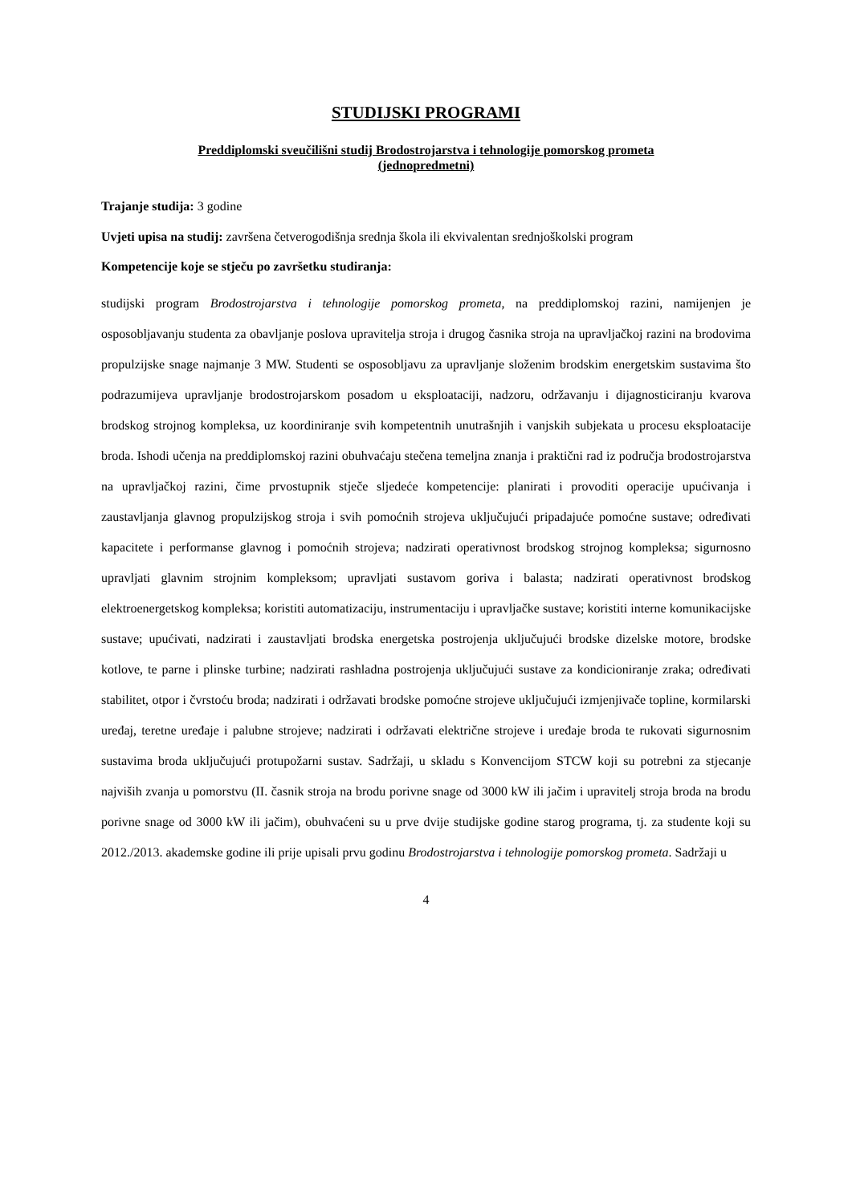STUDIJSKI PROGRAMI
Preddiplomski sveučilišni studij Brodostrojarstva i tehnologije pomorskog prometa
(jednopredmetni)
Trajanje studija: 3 godine
Uvjeti upisa na studij: završena četverogodišnja srednja škola ili ekvivalentan srednjoškolski program
Kompetencije koje se stječu po završetku studiranja:
studijski program Brodostrojarstva i tehnologije pomorskog prometa, na preddiplomskoj razini, namijenjen je osposobljavanju studenta za obavljanje poslova upravitelja stroja i drugog časnika stroja na upravljačkoj razini na brodovima propulzijske snage najmanje 3 MW. Studenti se osposobljavu za upravljanje složenim brodskim energetskim sustavima što podrazumijeva upravljanje brodostrojarskom posadom u eksploataciji, nadzoru, održavanju i dijagnosticiranju kvarova brodskog strojnog kompleksa, uz koordiniranje svih kompetentnih unutrašnjih i vanjskih subjekata u procesu eksploatacije broda. Ishodi učenja na preddiplomskoj razini obuhvaćaju stečena temeljna znanja i praktični rad iz područja brodostrojarstva na upravljačkoj razini, čime prvostupnik stječe sljedeće kompetencije: planirati i provoditi operacije upućivanja i zaustavljanja glavnog propulzijskog stroja i svih pomoćnih strojeva uključujući pripadajuće pomoćne sustave; određivati kapacitete i performanse glavnog i pomoćnih strojeva; nadzirati operativnost brodskog strojnog kompleksa; sigurnosno upravljati glavnim strojnim kompleksom; upravljati sustavom goriva i balasta; nadzirati operativnost brodskog elektroenergetskog kompleksa; koristiti automatizaciju, instrumentaciju i upravljačke sustave; koristiti interne komunikacijske sustave; upućivati, nadzirati i zaustavljati brodska energetska postrojenja uključujući brodske dizelske motore, brodske kotlove, te parne i plinske turbine; nadzirati rashladna postrojenja uključujući sustave za kondicioniranje zraka; određivati stabilitet, otpor i čvrstoću broda; nadzirati i održavati brodske pomoćne strojeve uključujući izmjenjivače topline, kormilarski uređaj, teretne uređaje i palubne strojeve; nadzirati i održavati električne strojeve i uređaje broda te rukovati sigurnosnim sustavima broda uključujući protupožarni sustav. Sadržaji, u skladu s Konvencijom STCW koji su potrebni za stjecanje najviših zvanja u pomorstvu (II. časnik stroja na brodu porivne snage od 3000 kW ili jačim i upravitelj stroja broda na brodu porivne snage od 3000 kW ili jačim), obuhvaćeni su u prve dvije studijske godine starog programa, tj. za studente koji su 2012./2013. akademske godine ili prije upisali prvu godinu Brodostrojarstva i tehnologije pomorskog prometa. Sadržaji u
4